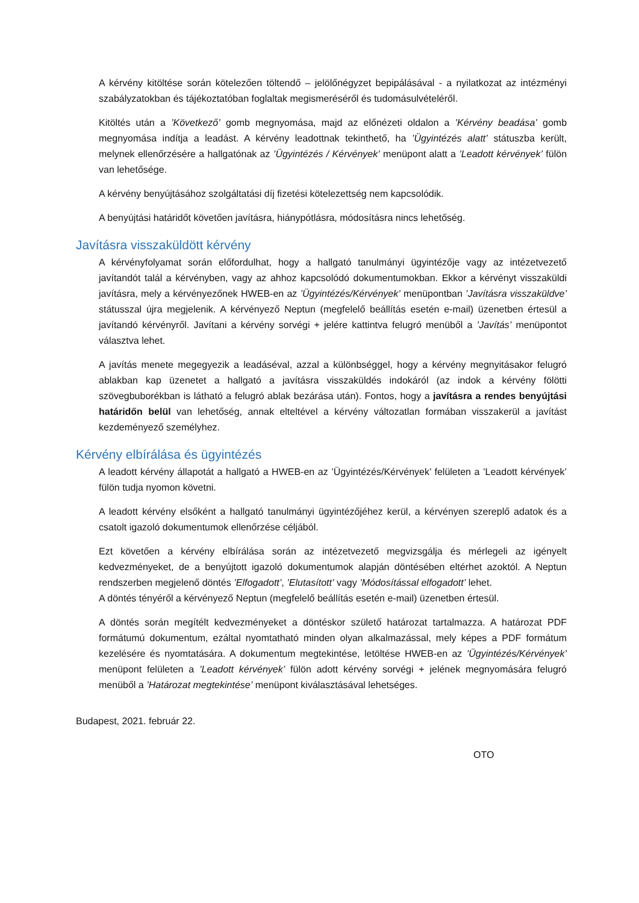A kérvény kitöltése során kötelezően töltendő – jelölőnégyzet bepipálásával - a nyilatkozat az intézményi szabályzatokban és tájékoztatóban foglaltak megismeréséről és tudomásulvételéről.
Kitöltés után a ’Következő’ gomb megnyomása, majd az előnézeti oldalon a ’Kérvény beadása’ gomb megnyomása indítja a leadást. A kérvény leadottnak tekinthető, ha ’Ügyintézés alatt’ státuszba került, melynek ellenőrzésére a hallgatónak az ’Ügyintézés / Kérvények’ menüpont alatt a ’Leadott kérvények’ fülön van lehetősége.
A kérvény benyújtásához szolgáltatási díj fizetési kötelezettség nem kapcsolódik.
A benyújtási határidőt követően javításra, hiánypótlásra, módosításra nincs lehetőség.
Javításra visszaküldött kérvény
A kérvényfolyamat során előfordulhat, hogy a hallgató tanulmányi ügyintézője vagy az intézetvezető javítandót talál a kérvényben, vagy az ahhoz kapcsolódó dokumentumokban. Ekkor a kérvényt visszaküldi javításra, mely a kérvényezőnek HWEB-en az ’Ügyintézés/Kérvények’ menüpontban ’Javításra visszaküldve’ státusszal újra megjelenik. A kérvényező Neptun (megfelelő beállítás esetén e-mail) üzenetben értesül a javítandó kérvényről. Javítani a kérvény sorvégi + jelére kattintva felugró menüből a ’Javítás’ menüpontot választva lehet.
A javítás menete megegyezik a leadáséval, azzal a különbséggel, hogy a kérvény megnyitásakor felugró ablakban kap üzenetet a hallgató a javításra visszaküldés indokáról (az indok a kérvény fölötti szövegbuborékban is látható a felugró ablak bezárása után). Fontos, hogy a javításra a rendes benyújtási határidőn belül van lehetőség, annak elteltével a kérvény változatlan formában visszakerül a javítást kezdeményező személyhez.
Kérvény elbírálása és ügyintézés
A leadott kérvény állapotát a hallgató a HWEB-en az ’Ügyintézés/Kérvények’ felületen a ’Leadott kérvények’ fülön tudja nyomon követni.
A leadott kérvény elsőként a hallgató tanulmányi ügyintézőjéhez kerül, a kérvényen szereplő adatok és a csatolt igazoló dokumentumok ellenőrzése céljából.
Ezt követően a kérvény elbírálása során az intézetvezető megvizsgálja és mérlegeli az igényelt kedvezményeket, de a benyújtott igazoló dokumentumok alapján döntésében eltérhet azoktól. A Neptun rendszerben megjelenő döntés ’Elfogadott’, ’Elutasított’ vagy ’Módosítással elfogadott’ lehet.
A döntés tényéről a kérvényező Neptun (megfelelő beállítás esetén e-mail) üzenetben értesül.
A döntés során megítélt kedvezményeket a döntéskor születő határozat tartalmazza. A határozat PDF formátumú dokumentum, ezáltal nyomtatható minden olyan alkalmazással, mely képes a PDF formátum kezelésére és nyomtatására. A dokumentum megtekintése, letöltése HWEB-en az ’Ügyintézés/Kérvények’ menüpont felületen a ’Leadott kérvények’ fülön adott kérvény sorvégi + jelének megnyomására felugró menüből a ’Határozat megtekintése’ menüpont kiválasztásával lehetséges.
Budapest, 2021. február 22.
OTO